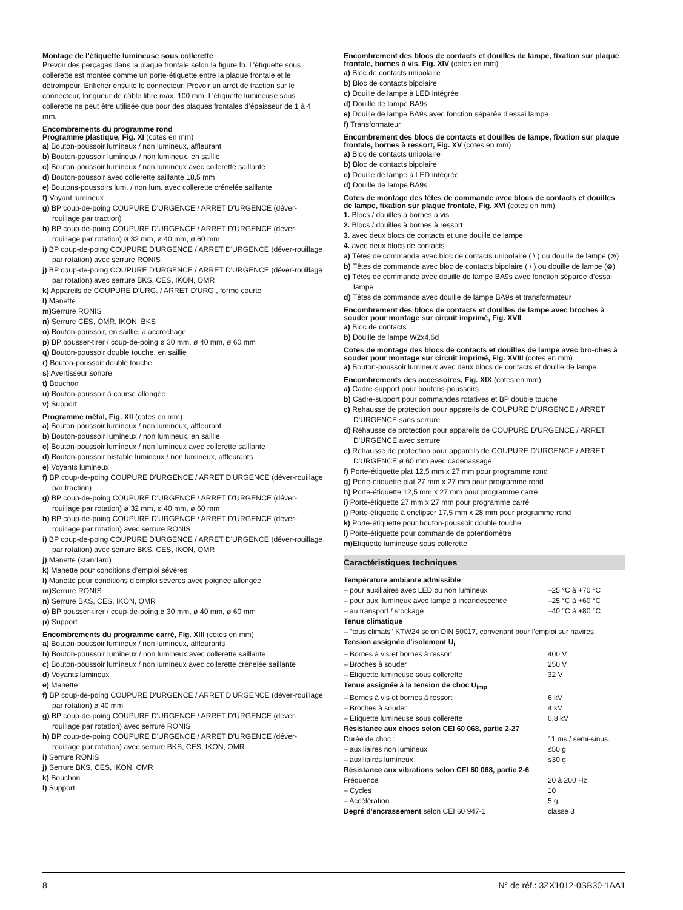Montage de l’étiquette lumineuse sous collerette
Prévoir des perçages dans la plaque frontale selon la figure Ib. L’étiquette sous collerette est montée comme un porte-étiquette entre la plaque frontale et le détrompeur. Enficher ensuite le connecteur. Prévoir un arrêt de traction sur le connecteur, longueur de câble libre max. 100 mm. L’étiquette lumineuse sous collerette ne peut être utilisée que pour des plaques frontales d’épaisseur de 1 à 4 mm.
Encombrements du programme rond
Programme plastique, Fig. XI (cotes en mm)
a) Bouton-poussoir lumineux / non lumineux, affleurant
b) Bouton-poussoir lumineux / non lumineux, en saillie
c) Bouton-poussoir lumineux / non lumineux avec collerette saillante
d) Bouton-poussoir avec collerette saillante 18,5 mm
e) Boutons-poussoirs lum. / non lum. avec collerette crénelée saillante
f) Voyant lumineux
g) BP coup-de-poing COUPURE D'URGENCE / ARRET D'URGENCE (déver-rouillage par traction)
h) BP coup-de-poing COUPURE D'URGENCE / ARRET D'URGENCE (déver-rouillage par rotation) ø 32 mm, ø 40 mm, ø 60 mm
i) BP coup-de-poing COUPURE D'URGENCE / ARRET D'URGENCE (déver-rouillage par rotation) avec serrure RONIS
j) BP coup-de-poing COUPURE D'URGENCE / ARRET D'URGENCE (déver-rouillage par rotation) avec serrure BKS, CES, IKON, OMR
k) Appareils de COUPURE D'URG. / ARRET D'URG., forme courte
l) Manette
m) Serrure RONIS
n) Serrure CES, OMR, IKON, BKS
o) Bouton-poussoir, en saillie, à accrochage
p) BP pousser-tirer / coup-de-poing ø 30 mm, ø 40 mm, ø 60 mm
q) Bouton-poussoir double touche, en saillie
r) Bouton-poussoir double touche
s) Avertisseur sonore
t) Bouchon
u) Bouton-poussoir à course allongée
v) Support
Programme métal, Fig. XII (cotes en mm)
a) Bouton-poussoir lumineux / non lumineux, affleurant
b) Bouton-poussoir lumineux / non lumineux, en saillie
c) Bouton-poussoir lumineux / non lumineux avec collerette saillante
d) Bouton-poussoir bistable lumineux / non lumineux, affleurants
e) Voyants lumineux
f) BP coup-de-poing COUPURE D'URGENCE / ARRET D'URGENCE (déver-rouillage par traction)
g) BP coup-de-poing COUPURE D'URGENCE / ARRET D'URGENCE (déver-rouillage par rotation) ø 32 mm, ø 40 mm, ø 60 mm
h) BP coup-de-poing COUPURE D'URGENCE / ARRET D'URGENCE (déver-rouillage par rotation) avec serrure RONIS
i) BP coup-de-poing COUPURE D'URGENCE / ARRET D'URGENCE (déver-rouillage par rotation) avec serrure BKS, CES, IKON, OMR
j) Manette (standard)
k) Manette pour conditions d’emploi sévères
l) Manette pour conditions d’emploi sévères avec poignée allongée
m) Serrure RONIS
n) Serrure BKS, CES, IKON, OMR
o) BP pousser-tirer / coup-de-poing ø 30 mm, ø 40 mm, ø 60 mm
p) Support
Encombrements du programme carré, Fig. XIII (cotes en mm)
a) Bouton-poussoir lumineux / non lumineux, affleurants
b) Bouton-poussoir lumineux / non lumineux avec collerette saillante
c) Bouton-poussoir lumineux / non lumineux avec collerette crénelée saillante
d) Voyants lumineux
e) Manette
f) BP coup-de-poing COUPURE D'URGENCE / ARRET D'URGENCE (déver-rouillage par rotation) ø 40 mm
g) BP coup-de-poing COUPURE D'URGENCE / ARRET D'URGENCE (déver-rouillage par rotation) avec serrure RONIS
h) BP coup-de-poing COUPURE D'URGENCE / ARRET D'URGENCE (déver-rouillage par rotation) avec serrure BKS, CES, IKON, OMR
i) Serrure RONIS
j) Serrure BKS, CES, IKON, OMR
k) Bouchon
l) Support
Encombrement des blocs de contacts et douilles de lampe, fixation sur plaque frontale, bornes à vis, Fig. XIV (cotes en mm)
a) Bloc de contacts unipolaire
b) Bloc de contacts bipolaire
c) Douille de lampe à LED intégrée
d) Douille de lampe BA9s
e) Douille de lampe BA9s avec fonction séparée d’essai lampe
f) Transformateur
Encombrement des blocs de contacts et douilles de lampe, fixation sur plaque frontale, bornes à ressort, Fig. XV (cotes en mm)
a) Bloc de contacts unipolaire
b) Bloc de contacts bipolaire
c) Douille de lampe à LED intégrée
d) Douille de lampe BA9s
Cotes de montage des têtes de commande avec blocs de contacts et douilles de lampe, fixation sur plaque frontale, Fig. XVI (cotes en mm)
1. Blocs / douilles à bornes à vis
2. Blocs / douilles à bornes à ressort
3. avec deux blocs de contacts et une douille de lampe
4. avec deux blocs de contacts
a) Têtes de commande avec bloc de contacts unipolaire ( \ ) ou douille de lampe (⊗)
b) Têtes de commande avec bloc de contacts bipolaire ( \ ) ou douille de lampe (⊗)
c) Têtes de commande avec douille de lampe BA9s avec fonction séparée d’essai lampe
d) Têtes de commande avec douille de lampe BA9s et transformateur
Encombrement des blocs de contacts et douilles de lampe avec broches à souder pour montage sur circuit imprimé, Fig. XVII
a) Bloc de contacts
b) Douille de lampe W2x4,6d
Cotes de montage des blocs de contacts et douilles de lampe avec bro-ches à souder pour montage sur circuit imprimé, Fig. XVIII (cotes en mm)
a) Bouton-poussoir lumineux avec deux blocs de contacts et douille de lampe
Encombrements des accessoires, Fig. XIX (cotes en mm)
a) Cadre-support pour boutons-poussoirs
b) Cadre-support pour commandes rotatives et BP double touche
c) Rehausse de protection pour appareils de COUPURE D'URGENCE / ARRET D'URGENCE sans serrure
d) Rehausse de protection pour appareils de COUPURE D'URGENCE / ARRET D'URGENCE avec serrure
e) Rehausse de protection pour appareils de COUPURE D'URGENCE / ARRET D'URGENCE ø 60 mm avec cadenassage
f) Porte-étiquette plat 12,5 mm x 27 mm pour programme rond
g) Porte-étiquette plat 27 mm x 27 mm pour programme rond
h) Porte-étiquette 12,5 mm x 27 mm pour programme carré
i) Porte-étiquette 27 mm x 27 mm pour programme carré
j) Porte-étiquette à enclipser 17,5 mm x 28 mm pour programme rond
k) Porte-étiquette pour bouton-poussoir double touche
l) Porte-étiquette pour commande de potentiomètre
m) Etiquette lumineuse sous collerette
Caractéristiques techniques
| Température ambiante admissible | |
| – pour auxiliaires avec LED ou non lumineux | –25 °C à +70 °C |
| – pour aux. lumineux avec lampe à incandescence | –25 °C à +60 °C |
| – au transport / stockage | –40 °C à +80 °C |
| Tenue climatique | |
| – "tous climats" KTW24 selon DIN 50017, convenant pour l'emploi sur navires. | |
| Tension assignée d'isolement U<sub>i</sub> | |
| – Bornes à vis et bornes à ressort | 400 V |
| – Broches à souder | 250 V |
| – Etiquette lumineuse sous collerette | 32 V |
| Tenue assignée à la tension de choc U<sub>imp</sub> | |
| – Bornes à vis et bornes à ressort | 6 kV |
| – Broches à souder | 4 kV |
| – Etiquette lumineuse sous collerette | 0,8 kV |
| Résistance aux chocs selon CEI 60 068, partie 2-27 | |
| Durée de choc : | 11 ms / semi-sinus. |
| – auxiliaires non lumineux | ≤50 g |
| – auxiliaires lumineux | ≤30 g |
| Résistance aux vibrations selon CEI 60 068, partie 2-6 | |
| Fréquence | 20 à 200 Hz |
| – Cycles | 10 |
| – Accélération | 5 g |
| Degré d'encrassement selon CEI 60 947-1 | classe 3 |
8 N° de réf.: 3ZX1012-0SB30-1AA1